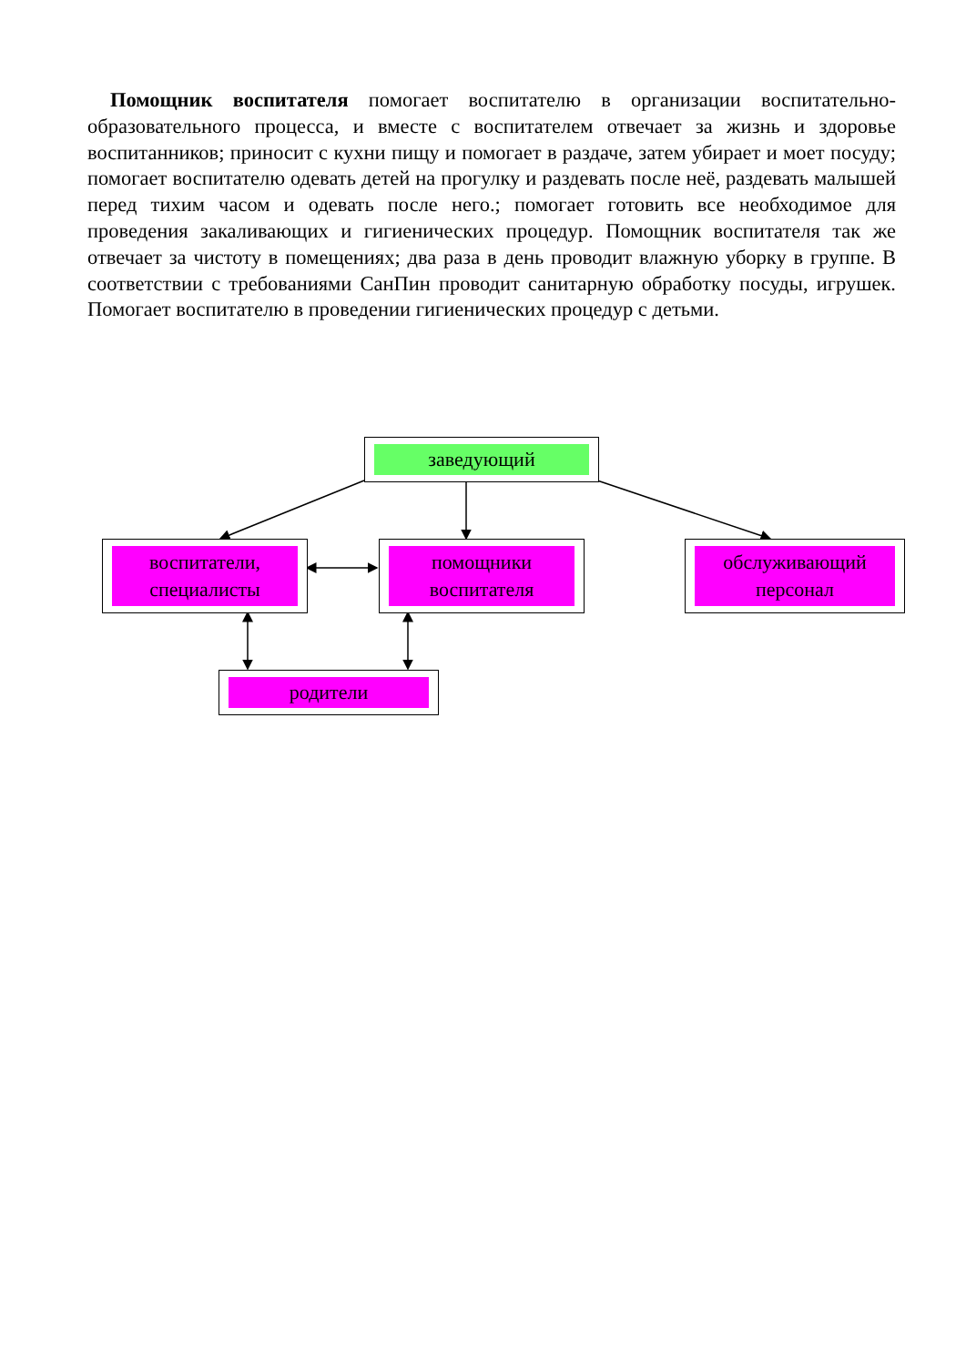Помощник воспитателя помогает воспитателю в организации воспитательно-образовательного процесса, и вместе с воспитателем отвечает за жизнь и здоровье воспитанников; приносит с кухни пищу и помогает в раздаче, затем убирает и моет посуду; помогает воспитателю одевать детей на прогулку и раздевать после неё, раздевать малышей перед тихим часом и одевать после него.; помогает готовить все необходимое для проведения закаливающих и гигиенических процедур. Помощник воспитателя так же отвечает за чистоту в помещениях; два раза в день проводит влажную уборку в группе. В соответствии с требованиями СанПин проводит санитарную обработку посуды, игрушек. Помогает воспитателю в проведении гигиенических процедур с детьми.
заведующий
воспитатели,
специалисты
помощники
воспитателя
обслуживающий
персонал
родители